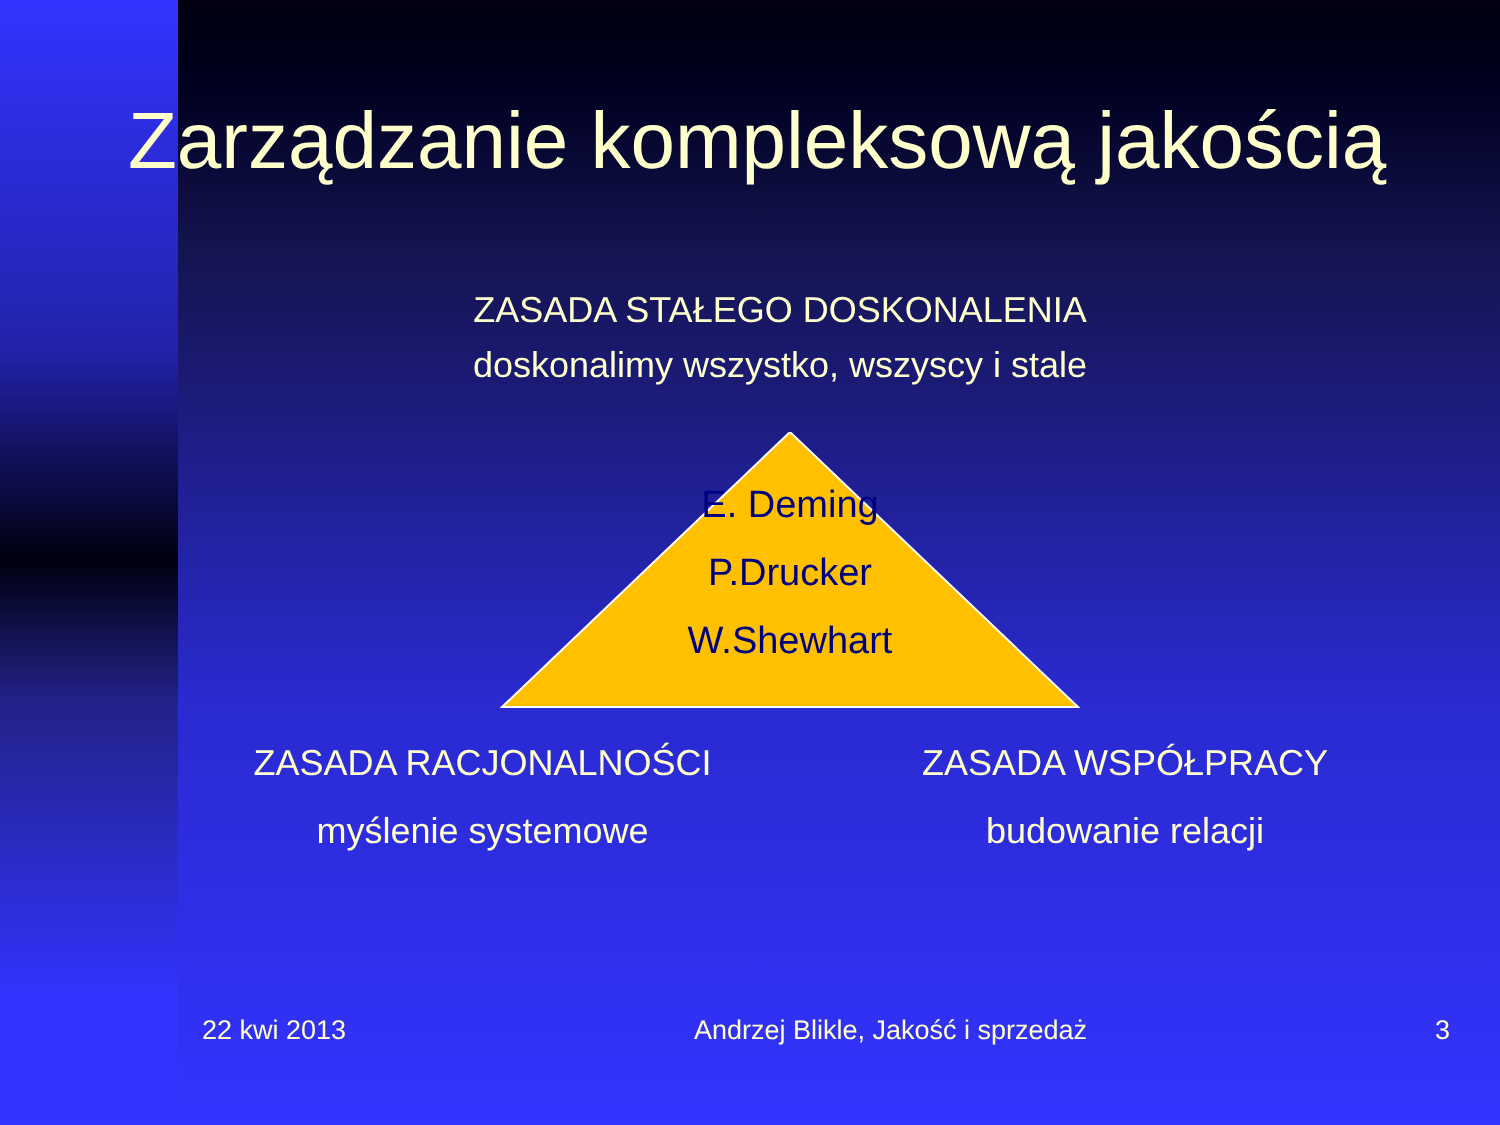Zarządzanie kompleksową jakością
ZASADA STAŁEGO DOSKONALENIA
doskonalimy wszystko, wszyscy i stale
E. Deming
P.Drucker
W.Shewhart
ZASADA RACJONALNOŚCI
myślenie systemowe
ZASADA WSPÓŁPRACY
budowanie relacji
22 kwi 2013 Andrzej Blikle, Jakość i sprzedaż 3